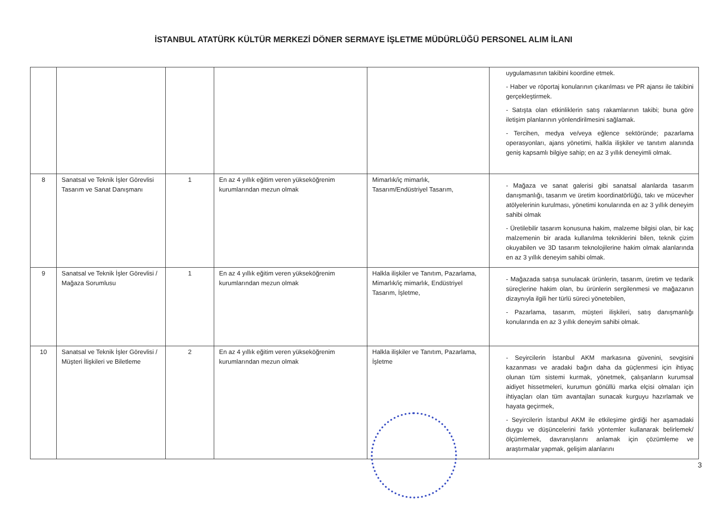İSTANBUL ATATÜRK KÜLTÜR MERKEZİ DÖNER SERMAYE İŞLETME MÜDÜRLÜĞÜ PERSONEL ALIM İLANI
| | | | | | uygulamasının takibini koordine etmek. - Haber ve röportaj konularının çıkarılması ve PR ajansı ile takibini gerçekleştirmek. - Satışta olan etkinliklerin satış rakamlarının takibi; buna göre iletişim planlarının yönlendirilmesini sağlamak. - Tercihen, medya ve/veya eğlence sektöründe; pazarlama operasyonları, ajans yönetimi, halkla ilişkiler ve tanıtım alanında geniş kapsamlı bilgiye sahip; en az 3 yıllık deneyimli olmak. |
| 8 | Sanatsal ve Teknik İşler Görevlisi Tasarım ve Sanat Danışmanı | 1 | En az 4 yıllık eğitim veren yükseköğrenim kurumlarından mezun olmak | Mimarlık/iç mimarlık, Tasarım/Endüstriyel Tasarım, | - Mağaza ve sanat galerisi gibi sanatsal alanlarda tasarım danışmanlığı, tasarım ve üretim koordinatörlüğü, takı ve mücevher atölyelerinin kurulması, yönetimi konularında en az 3 yıllık deneyim sahibi olmak - Üretilebilir tasarım konusuna hakim, malzeme bilgisi olan, bir kaç malzemenin bir arada kullanılma tekniklerini bilen, teknik çizim okuyabilen ve 3D tasarım teknolojilerine hakim olmak alanlarında en az 3 yıllık deneyim sahibi olmak. |
| 9 | Sanatsal ve Teknik İşler Görevlisi / Mağaza Sorumlusu | 1 | En az 4 yıllık eğitim veren yükseköğrenim kurumlarından mezun olmak | Halkla ilişkiler ve Tanıtım, Pazarlama, Mimarlık/iç mimarlık, Endüstriyel Tasarım, İşletme, | - Mağazada satışa sunulacak ürünlerin, tasarım, üretim ve tedarik süreçlerine hakim olan, bu ürünlerin sergilenmesi ve mağazanın dizaynıyla ilgili her türlü süreci yönetebilen, - Pazarlama, tasarım, müşteri ilişkileri, satış danışmanlığı konularında en az 3 yıllık deneyim sahibi olmak. |
| 10 | Sanatsal ve Teknik İşler Görevlisi / Müşteri İlişkileri ve Biletleme | 2 | En az 4 yıllık eğitim veren yükseköğrenim kurumlarından mezun olmak | Halkla ilişkiler ve Tanıtım, Pazarlama, İşletme | - Seyircilerin İstanbul AKM markasına güvenini, sevgisini kazanması ve aradaki bağın daha da güçlenmesi için ihtiyaç olunan tüm sistemi kurmak, yönetmek, çalışanların kurumsal aidiyet hissetmeleri, kurumun gönüllü marka elçisi olmaları için ihtiyaçları olan tüm avantajları sunacak kurguyu hazırlamak ve hayata geçirmek, - Seyircilerin İstanbul AKM ile etkileşime girdiği her aşamadaki duygu ve düşüncelerini farklı yöntemler kullanarak belirlemek/ölçümlemek, davranışlarını anlamak için çözümleme ve araştırmalar yapmak, gelişim alanlarını |
3